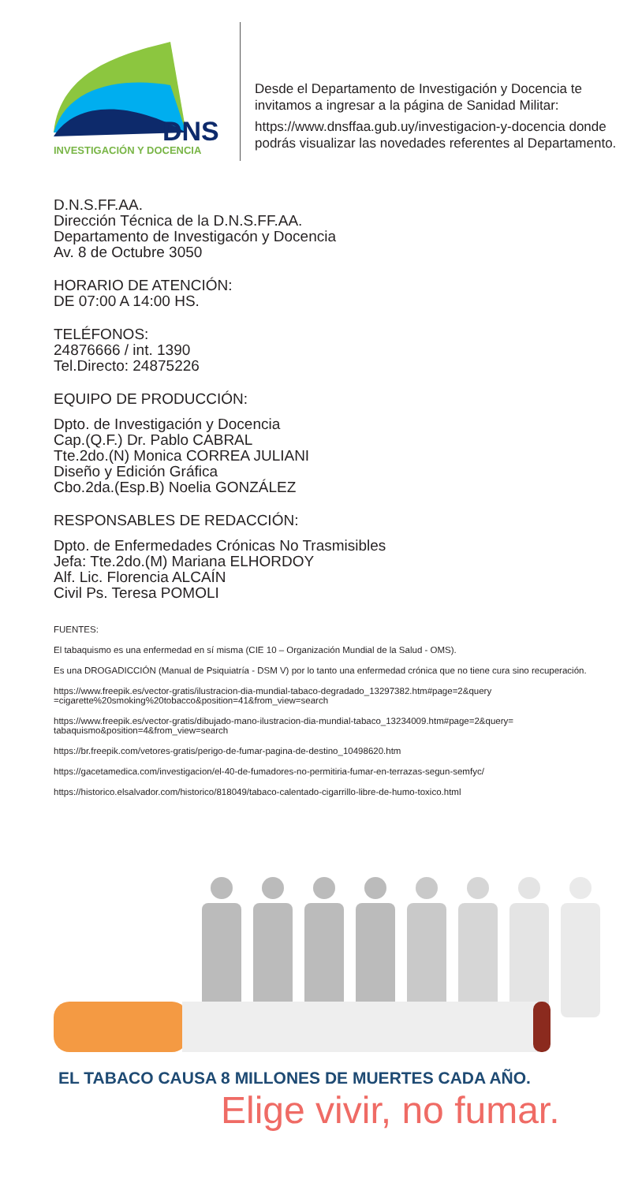DNS
INVESTIGACIÓN Y DOCENCIA
Desde el Departamento de Investigación y Docencia te invitamos a ingresar a la página de Sanidad Militar:
https://www.dnsffaa.gub.uy/investigacion-y-docencia donde podrás visualizar las novedades referentes al Departamento.
D.N.S.FF.AA.
Dirección Técnica de la D.N.S.FF.AA.
Departamento de Investigacón y Docencia
Av. 8 de Octubre 3050
HORARIO DE ATENCIÓN:
DE 07:00 A 14:00 HS.
TELÉFONOS:
24876666 / int. 1390
Tel.Directo: 24875226
EQUIPO DE PRODUCCIÓN:
Dpto. de Investigación y Docencia
Cap.(Q.F.) Dr. Pablo CABRAL
Tte.2do.(N) Monica CORREA JULIANI
Diseño y Edición Gráfica
Cbo.2da.(Esp.B) Noelia GONZÁLEZ
RESPONSABLES DE REDACCIÓN:
Dpto. de Enfermedades Crónicas No Trasmisibles
Jefa: Tte.2do.(M) Mariana ELHORDOY
Alf. Lic. Florencia ALCAÍN
Civil Ps. Teresa POMOLI
FUENTES:
El tabaquismo es una enfermedad en sí misma (CIE 10 – Organización Mundial de la Salud - OMS).
Es una DROGADICCIÓN (Manual de Psiquiatría - DSM V) por lo tanto una enfermedad crónica que no tiene cura sino recuperación.
https://www.freepik.es/vector-gratis/ilustracion-dia-mundial-tabaco-degradado_13297382.htm#page=2&query =cigarette%20smoking%20tobacco&position=41&from_view=search
https://www.freepik.es/vector-gratis/dibujado-mano-ilustracion-dia-mundial-tabaco_13234009.htm#page=2&query= tabaquismo&position=4&from_view=search
https://br.freepik.com/vetores-gratis/perigo-de-fumar-pagina-de-destino_10498620.htm
https://gacetamedica.com/investigacion/el-40-de-fumadores-no-permitiria-fumar-en-terrazas-segun-semfyc/
https://historico.elsalvador.com/historico/818049/tabaco-calentado-cigarrillo-libre-de-humo-toxico.html
EL TABACO CAUSA 8 MILLONES DE MUERTES CADA AÑO.
Elige vivir, no fumar.